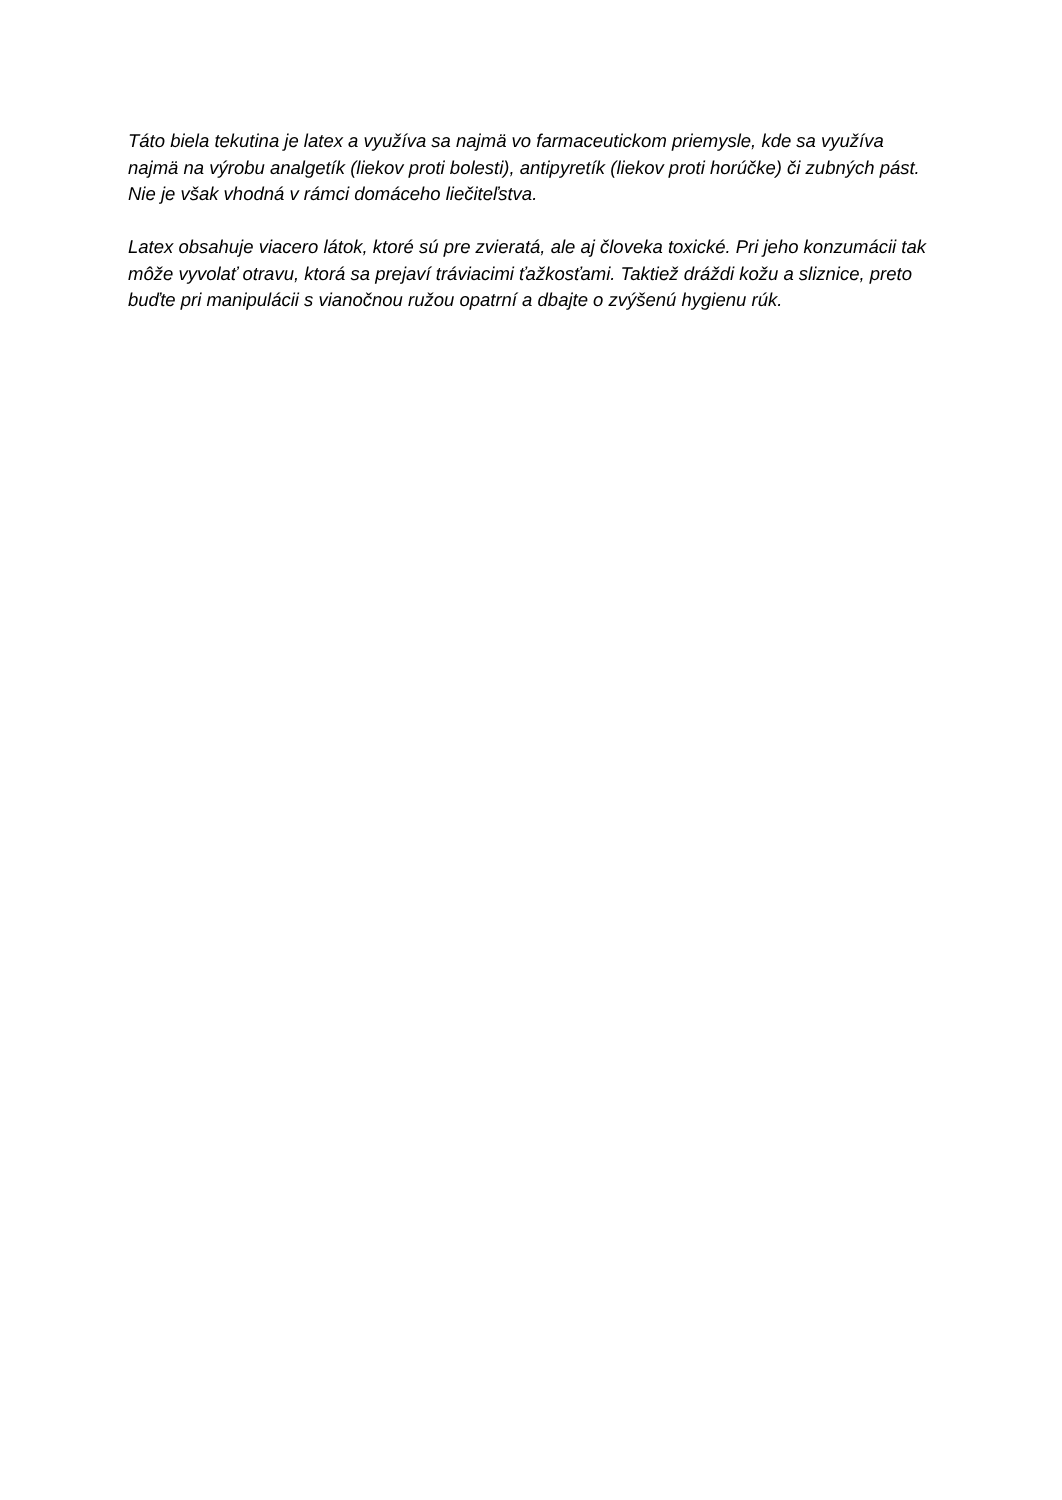Táto biela tekutina je latex a využíva sa najmä vo farmaceutickom priemysle, kde sa využíva najmä na výrobu analgetík (liekov proti bolesti), antipyretík (liekov proti horúčke) či zubných pást. Nie je však vhodná v rámci domáceho liečiteľstva.
Latex obsahuje viacero látok, ktoré sú pre zvieratá, ale aj človeka toxické. Pri jeho konzumácii tak môže vyvolať otravu, ktorá sa prejaví tráviacimi ťažkosťami. Taktiež dráždi kožu a sliznice, preto buďte pri manipulácii s vianočnou ružou opatrní a dbajte o zvýšenú hygienu rúk.